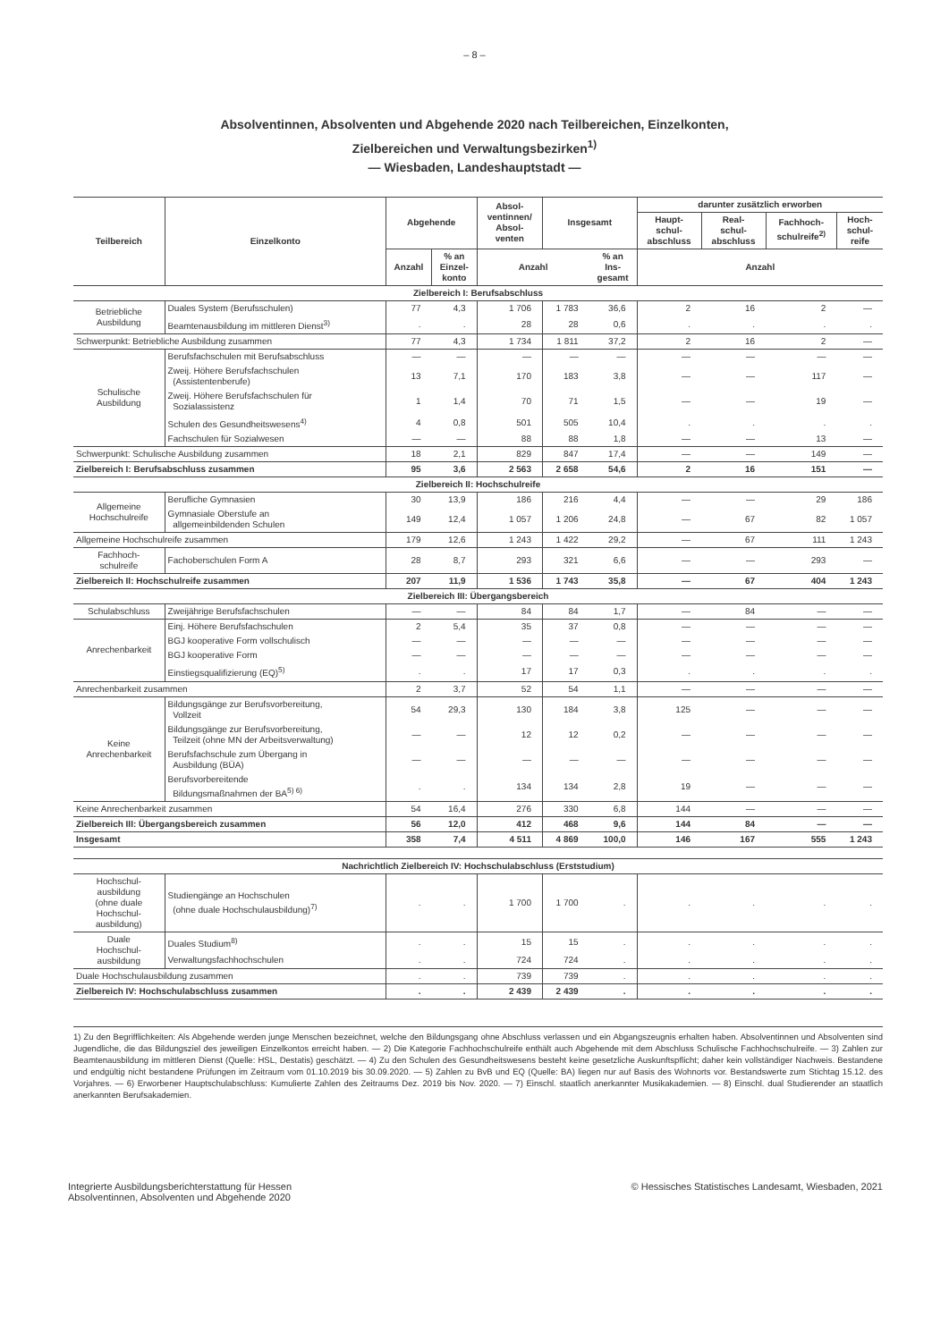– 8 –
Absolventinnen, Absolventen und Abgehende 2020 nach Teilbereichen, Einzelkonten,
Zielbereichen und Verwaltungsbezirken<sup>1)</sup>
— Wiesbaden, Landeshauptstadt —
| Teilbereich | Einzelkonto | Abgehende | | Absol- ventinnen/ Absol- venten | Insgesamt | | darunter zusätzlich erworben | | | |
| --- | --- | --- | --- | --- | --- | --- | --- | --- | --- | --- |
| | | | | | | | Haupt- schul- abschluss | Real- schul- abschluss | Fachhoch- schulreife<sup>2)</sup> | Hoch- schul- reife |
| | | Anzahl | % an Einzel- konto | Anzahl | | % an Ins- gesamt | Anzahl | | | |
| Zielbereich I: Berufsabschluss | | | | | | | | | | |
| Betriebliche Ausbildung | Duales System (Berufsschulen) | 77 | 4,3 | 1 706 | 1 783 | 36,6 | 2 | 16 | 2 | — |
| | Beamtenausbildung im mittleren Dienst<sup>3)</sup> | . | . | 28 | 28 | 0,6 | . | . | . | . |
| Schwerpunkt: Betriebliche Ausbildung zusammen | | 77 | 4,3 | 1 734 | 1 811 | 37,2 | 2 | 16 | 2 | — |
| Schulische Ausbildung | Berufsfachschulen mit Berufsabschluss | — | — | — | — | — | — | — | — | — |
| | Zweij. Höhere Berufsfachschulen (Assistentenberufe) | 13 | 7,1 | 170 | 183 | 3,8 | — | — | 117 | — |
| | Zweij. Höhere Berufsfachschulen für Sozialassistenz | 1 | 1,4 | 70 | 71 | 1,5 | — | — | 19 | — |
| | Schulen des Gesundheitswesens<sup>4)</sup> | 4 | 0,8 | 501 | 505 | 10,4 | . | . | . | . |
| | Fachschulen für Sozialwesen | — | — | 88 | 88 | 1,8 | — | — | 13 | — |
| Schwerpunkt: Schulische Ausbildung zusammen | | 18 | 2,1 | 829 | 847 | 17,4 | — | — | 149 | — |
| Zielbereich I: Berufsabschluss zusammen | | 95 | 3,6 | 2 563 | 2 658 | 54,6 | 2 | 16 | 151 | — |
| Zielbereich II: Hochschulreife | | | | | | | | | | |
| Allgemeine Hochschulreife | Berufliche Gymnasien | 30 | 13,9 | 186 | 216 | 4,4 | — | — | 29 | 186 |
| | Gymnasiale Oberstufe an allgemeinbildenden Schulen | 149 | 12,4 | 1 057 | 1 206 | 24,8 | — | 67 | 82 | 1 057 |
| Allgemeine Hochschulreife zusammen | | 179 | 12,6 | 1 243 | 1 422 | 29,2 | — | 67 | 111 | 1 243 |
| Fachhoch- schulreife | Fachoberschulen Form A | 28 | 8,7 | 293 | 321 | 6,6 | — | — | 293 | — |
| Zielbereich II: Hochschulreife zusammen | | 207 | 11,9 | 1 536 | 1 743 | 35,8 | — | 67 | 404 | 1 243 |
| Zielbereich III: Übergangsbereich | | | | | | | | | | |
| Schulabschluss | Zweijährige Berufsfachschulen | — | — | 84 | 84 | 1,7 | — | 84 | — | — |
| Anrechenbarkeit | Einj. Höhere Berufsfachschulen | 2 | 5,4 | 35 | 37 | 0,8 | — | — | — | — |
| | BGJ kooperative Form vollschulisch | — | — | — | — | — | — | — | — | — |
| | BGJ kooperative Form | — | — | — | — | — | — | — | — | — |
| | Einstiegsqualifizierung (EQ)<sup>5)</sup> | . | . | 17 | 17 | 0,3 | . | . | . | . |
| Anrechenbarkeit zusammen | | 2 | 3,7 | 52 | 54 | 1,1 | — | — | — | — |
| Keine Anrechenbarkeit | Bildungsgänge zur Berufsvorbereitung, Vollzeit | 54 | 29,3 | 130 | 184 | 3,8 | 125 | — | — | — |
| | Bildungsgänge zur Berufsvorbereitung, Teilzeit (ohne MN der Arbeitsverwaltung) | — | — | 12 | 12 | 0,2 | — | — | — | — |
| | Berufsfachschule zum Übergang in Ausbildung (BÜA) | — | — | — | — | — | — | — | — | — |
| | Berufsvorbereitende Bildungsmaßnahmen der BA<sup>5) 6)</sup> | . | . | 134 | 134 | 2,8 | 19 | — | — | — |
| Keine Anrechenbarkeit zusammen | | 54 | 16,4 | 276 | 330 | 6,8 | 144 | — | — | — |
| Zielbereich III: Übergangsbereich zusammen | | 56 | 12,0 | 412 | 468 | 9,6 | 144 | 84 | — | — |
| Insgesamt | | 358 | 7,4 | 4 511 | 4 869 | 100,0 | 146 | 167 | 555 | 1 243 |
| Nachrichtlich Zielbereich IV: Hochschulabschluss (Erststudium) | | | | | | | | | | |
| Hochschul- ausbildung (ohne duale Hochschul- ausbildung) | Studiengänge an Hochschulen (ohne duale Hochschulausbildung)<sup>7)</sup> | . | . | 1 700 | 1 700 | . | . | . | . | . |
| Duale Hochschul- ausbildung | Duales Studium<sup>8)</sup> | . | . | 15 | 15 | . | . | . | . | . |
| | Verwaltungsfachhochschulen | . | . | 724 | 724 | . | . | . | . | . |
| Duale Hochschulausbildung zusammen | | . | . | 739 | 739 | . | . | . | . | . |
| Zielbereich IV: Hochschulabschluss zusammen | | . | . | 2 439 | 2 439 | . | . | . | . | . |
1) Zu den Begrifflichkeiten: Als Abgehende werden junge Menschen bezeichnet, welche den Bildungsgang ohne Abschluss verlassen und ein Abgangszeugnis erhalten haben. Absolventinnen und Absolventen sind Jugendliche, die das Bildungsziel des jeweiligen Einzelkontos erreicht haben. — 2) Die Kategorie Fachhochschulreife enthält auch Abgehende mit dem Abschluss Schulische Fachhochschulreife. — 3) Zahlen zur Beamtenausbildung im mittleren Dienst (Quelle: HSL, Destatis) geschätzt. — 4) Zu den Schulen des Gesundheitswesens besteht keine gesetzliche Auskunftspflicht; daher kein vollständiger Nachweis. Bestandene und endgültig nicht bestandene Prüfungen im Zeitraum vom 01.10.2019 bis 30.09.2020. — 5) Zahlen zu BvB und EQ (Quelle: BA) liegen nur auf Basis des Wohnorts vor. Bestandswerte zum Stichtag 15.12. des Vorjahres. — 6) Erworbener Hauptschulabschluss: Kumulierte Zahlen des Zeitraums Dez. 2019 bis Nov. 2020. — 7) Einschl. staatlich anerkannter Musikakademien. — 8) Einschl. dual Studierender an staatlich anerkannten Berufsakademien.
Integrierte Ausbildungsberichterstattung für Hessen
Absolventinnen, Absolventen und Abgehende 2020
© Hessisches Statistisches Landesamt, Wiesbaden, 2021